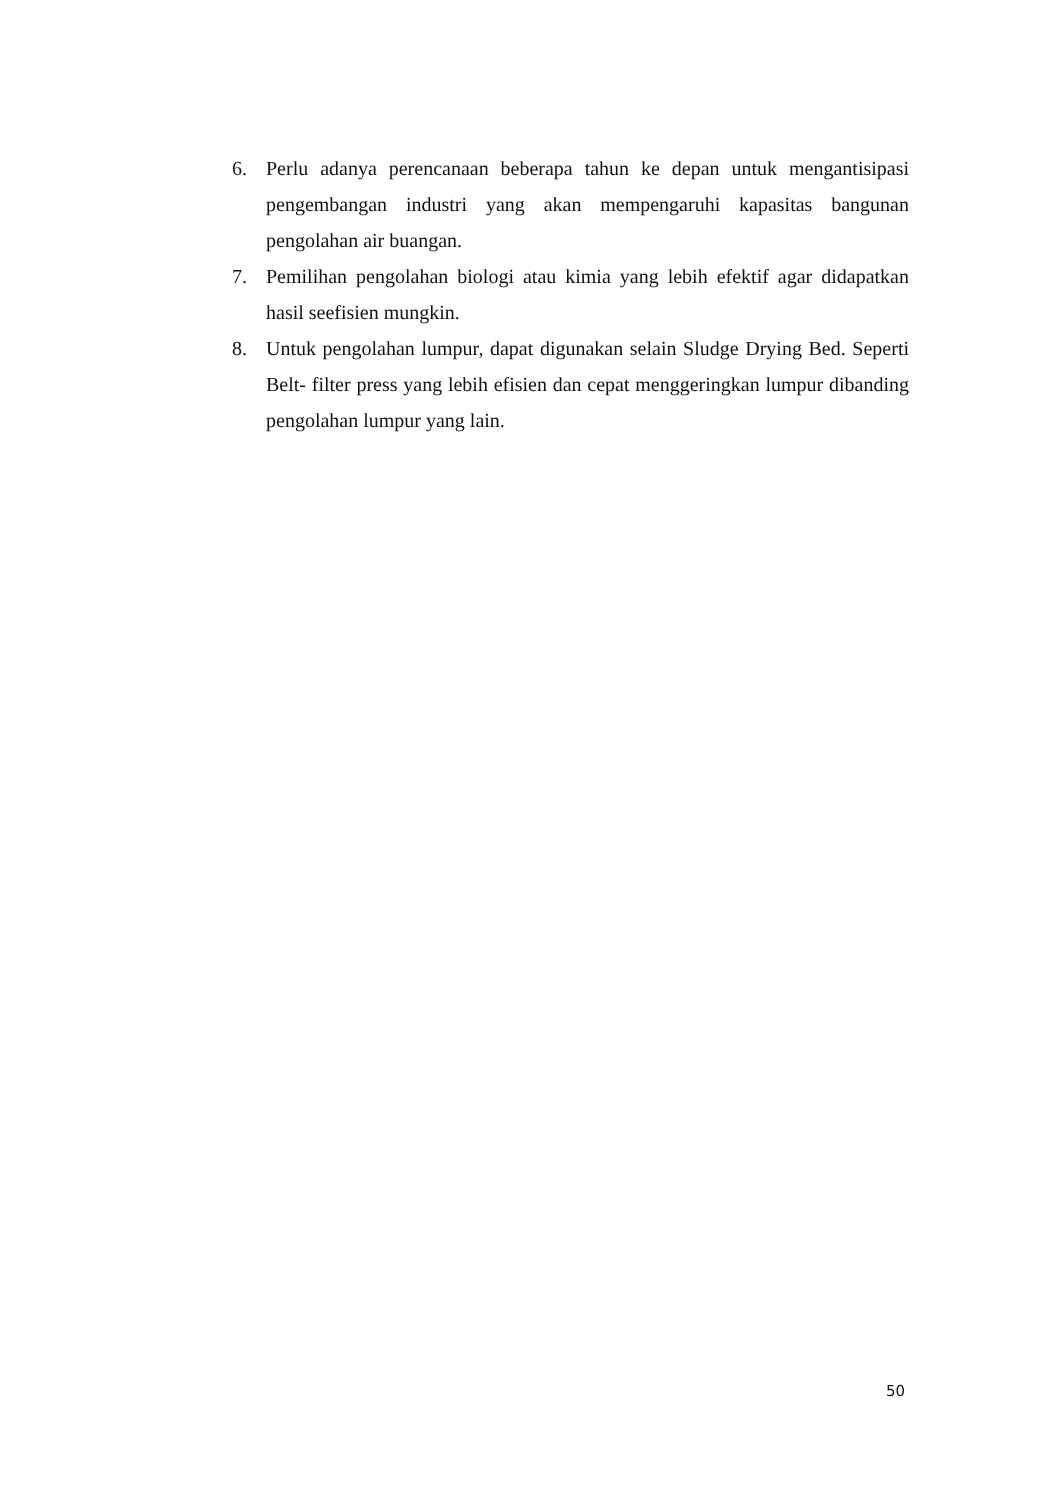6. Perlu adanya perencanaan beberapa tahun ke depan untuk mengantisipasi pengembangan industri yang akan mempengaruhi kapasitas bangunan pengolahan air buangan.
7. Pemilihan pengolahan biologi atau kimia yang lebih efektif agar didapatkan hasil seefisien mungkin.
8. Untuk pengolahan lumpur, dapat digunakan selain Sludge Drying Bed. Seperti Belt- filter press yang lebih efisien dan cepat menggeringkan lumpur dibanding pengolahan lumpur yang lain.
50